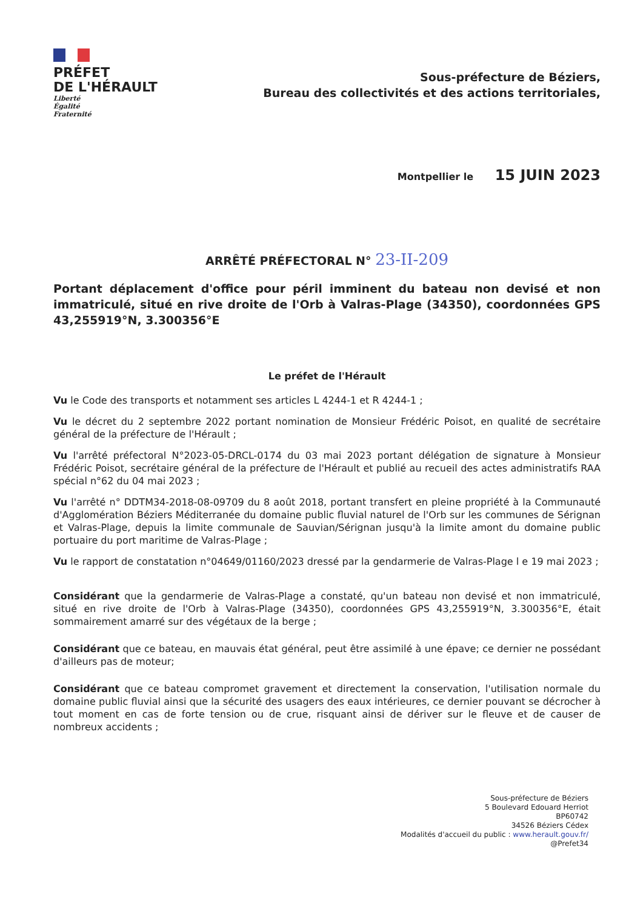PRÉFET
DE L'HÉRAULT
Liberté
Égalité
Fraternité
Sous-préfecture de Béziers,
Bureau des collectivités et des actions territoriales,
Montpellier le 15 JUIN 2023
ARRÊTÉ PRÉFECTORAL N° 23-II-209
Portant déplacement d'office pour péril imminent du bateau non devisé et non immatriculé, situé en rive droite de l'Orb à Valras-Plage (34350), coordonnées GPS 43,255919°N, 3.300356°E
Le préfet de l'Hérault
Vu le Code des transports et notamment ses articles L 4244-1 et R 4244-1 ;
Vu le décret du 2 septembre 2022 portant nomination de Monsieur Frédéric Poisot, en qualité de secrétaire général de la préfecture de l'Hérault ;
Vu l'arrêté préfectoral N°2023-05-DRCL-0174 du 03 mai 2023 portant délégation de signature à Monsieur Frédéric Poisot, secrétaire général de la préfecture de l'Hérault et publié au recueil des actes administratifs RAA spécial n°62 du 04 mai 2023 ;
Vu l'arrêté n° DDTM34-2018-08-09709 du 8 août 2018, portant transfert en pleine propriété à la Communauté d'Agglomération Béziers Méditerranée du domaine public fluvial naturel de l'Orb sur les communes de Sérignan et Valras-Plage, depuis la limite communale de Sauvian/Sérignan jusqu'à la limite amont du domaine public portuaire du port maritime de Valras-Plage ;
Vu le rapport de constatation n°04649/01160/2023 dressé par la gendarmerie de Valras-Plage l e 19 mai 2023 ;
Considérant que la gendarmerie de Valras-Plage a constaté, qu'un bateau non devisé et non immatriculé, situé en rive droite de l'Orb à Valras-Plage (34350), coordonnées GPS 43,255919°N, 3.300356°E, était sommairement amarré sur des végétaux de la berge ;
Considérant que ce bateau, en mauvais état général, peut être assimilé à une épave; ce dernier ne possédant d'ailleurs pas de moteur;
Considérant que ce bateau compromet gravement et directement la conservation, l'utilisation normale du domaine public fluvial ainsi que la sécurité des usagers des eaux intérieures, ce dernier pouvant se décrocher à tout moment en cas de forte tension ou de crue, risquant ainsi de dériver sur le fleuve et de causer de nombreux accidents ;
Sous-préfecture de Béziers
5 Boulevard Edouard Herriot
BP60742
34526 Béziers Cédex
Modalités d'accueil du public : www.herault.gouv.fr/
@Prefet34